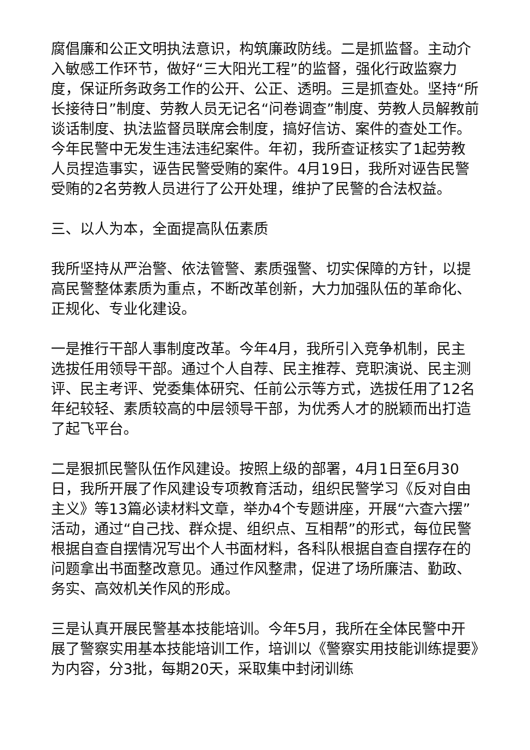腐倡廉和公正文明执法意识，构筑廉政防线。二是抓监督。主动介入敏感工作环节，做好“三大阳光工程”的监督，强化行政监察力度，保证所务政务工作的公开、公正、透明。三是抓查处。坚持“所长接待日”制度、劳教人员无记名“问卷调查”制度、劳教人员解教前谈话制度、执法监督员联席会制度，搞好信访、案件的查处工作。今年民警中无发生违法违纪案件。年初，我所查证核实了1起劳教人员捏造事实，诬告民警受贿的案件。4月19日，我所对诬告民警受贿的2名劳教人员进行了公开处理，维护了民警的合法权益。
三、以人为本，全面提高队伍素质
我所坚持从严治警、依法管警、素质强警、切实保障的方针，以提高民警整体素质为重点，不断改革创新，大力加强队伍的革命化、正规化、专业化建设。
一是推行干部人事制度改革。今年4月，我所引入竞争机制，民主选拔任用领导干部。通过个人自荐、民主推荐、竞职演说、民主测评、民主考评、党委集体研究、任前公示等方式，选拔任用了12名年纪较轻、素质较高的中层领导干部，为优秀人才的脱颖而出打造了起飞平台。
二是狠抓民警队伍作风建设。按照上级的部署，4月1日至6月30日，我所开展了作风建设专项教育活动，组织民警学习《反对自由主义》等13篇必读材料文章，举办4个专题讲座，开展“六查六摆”活动，通过“自己找、群众提、组织点、互相帮”的形式，每位民警根据自查自摆情况写出个人书面材料，各科队根据自查自摆存在的问题拿出书面整改意见。通过作风整肃，促进了场所廉洁、勤政、务实、高效机关作风的形成。
三是认真开展民警基本技能培训。今年5月，我所在全体民警中开展了警察实用基本技能培训工作，培训以《警察实用技能训练提要》为内容，分3批，每期20天，采取集中封闭训练